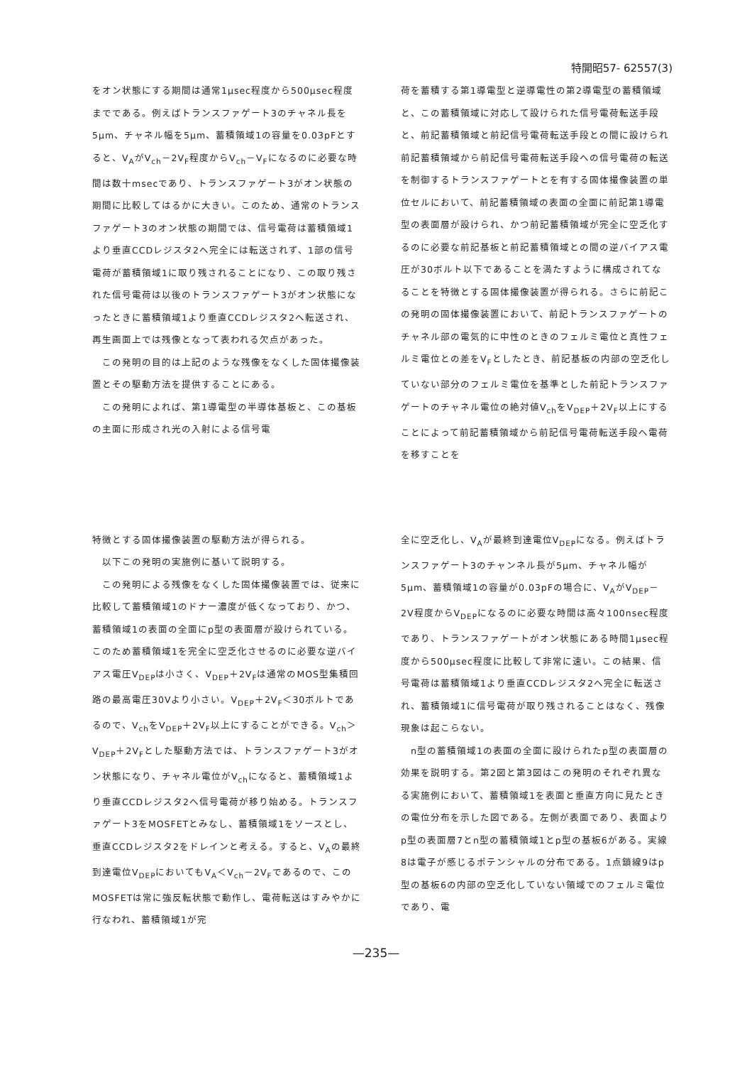特開昭57- 62557(3)
をオン状態にする期間は通常1μsec程度から500μsec程度までである。例えばトランスファゲート3のチャネル長を5μm、チャネル幅を5μm、蓄積領域1の容量を0.03pFとすると、V<sub>A</sub>がV<sub>ch</sub>－2V<sub>F</sub>程度からV<sub>ch</sub>－V<sub>F</sub>になるのに必要な時間は数十msecであり、トランスファゲート3がオン状態の期間に比較してはるかに大きい。このため、通常のトランスファゲート3のオン状態の期間では、信号電荷は蓄積領域1より垂直CCDレジスタ2へ完全には転送されず、1部の信号電荷が蓄積領域1に取り残されることになり、この取り残された信号電荷は以後のトランスファゲート3がオン状態になったときに蓄積領域1より垂直CCDレジスタ2へ転送され、再生画面上では残像となって表われる欠点があった。
　この発明の目的は上記のような残像をなくした固体撮像装置とその駆動方法を提供することにある。
　この発明によれば、第1導電型の半導体基板と、この基板の主面に形成され光の入射による信号電
荷を蓄積する第1導電型と逆導電性の第2導電型の蓄積領域と、この蓄積領域に対応して設けられた信号電荷転送手段と、前記蓄積領域と前記信号電荷転送手段との間に設けられ前記蓄積領域から前記信号電荷転送手段への信号電荷の転送を制御するトランスファゲートとを有する固体撮像装置の単位セルにおいて、前記蓄積領域の表面の全面に前記第1導電型の表面層が設けられ、かつ前記蓄積領域が完全に空乏化するのに必要な前記基板と前記蓄積領域との間の逆バイアス電圧が30ボルト以下であることを満たすように構成されてなることを特徴とする固体撮像装置が得られる。さらに前記この発明の固体撮像装置において、前記トランスファゲートのチャネル部の電気的に中性のときのフェルミ電位と真性フェルミ電位との差をV<sub>F</sub>としたとき、前記基板の内部の空乏化していない部分のフェルミ電位を基準とした前記トランスファゲートのチャネル電位の絶対値V<sub>ch</sub>をV<sub>DEP</sub>＋2V<sub>F</sub>以上にすることによって前記蓄積領域から前記信号電荷転送手段へ電荷を移すことを
特徴とする固体撮像装置の駆動方法が得られる。
　以下この発明の実施例に基いて説明する。
　この発明による残像をなくした固体撮像装置では、従来に比較して蓄積領域1のドナー濃度が低くなっており、かつ、蓄積領域1の表面の全面にp型の表面層が設けられている。このため蓄積領域1を完全に空乏化させるのに必要な逆バイアス電圧V<sub>DEP</sub>は小さく、V<sub>DEP</sub>＋2V<sub>F</sub>は通常のMOS型集積回路の最高電圧30Vより小さい。V<sub>DEP</sub>＋2V<sub>F</sub>＜30ボルトであるので、V<sub>ch</sub>をV<sub>DEP</sub>＋2V<sub>F</sub>以上にすることができる。V<sub>ch</sub>＞V<sub>DEP</sub>＋2V<sub>F</sub>とした駆動方法では、トランスファゲート3がオン状態になり、チャネル電位がV<sub>ch</sub>になると、蓄積領域1より垂直CCDレジスタ2へ信号電荷が移り始める。トランスファゲート3をMOSFETとみなし、蓄積領域1をソースとし、垂直CCDレジスタ2をドレインと考える。すると、V<sub>A</sub>の最終到達電位V<sub>DEP</sub>においてもV<sub>A</sub>＜V<sub>ch</sub>－2V<sub>F</sub>であるので、このMOSFETは常に強反転状態で動作し、電荷転送はすみやかに行なわれ、蓄積領域1が完
全に空乏化し、V<sub>A</sub>が最終到達電位V<sub>DEP</sub>になる。例えばトランスファゲート3のチャンネル長が5μm、チャネル幅が5μm、蓄積領域1の容量が0.03pFの場合に、V<sub>A</sub>がV<sub>DEP</sub>－2V程度からV<sub>DEP</sub>になるのに必要な時間は高々100nsec程度であり、トランスファゲートがオン状態にある時間1μsec程度から500μsec程度に比較して非常に速い。この結果、信号電荷は蓄積領域1より垂直CCDレジスタ2へ完全に転送され、蓄積領域1に信号電荷が取り残されることはなく、残像現象は起こらない。
　n型の蓄積領域1の表面の全面に設けられたp型の表面層の効果を説明する。第2図と第3図はこの発明のそれぞれ異なる実施例において、蓄積領域1を表面と垂直方向に見たときの電位分布を示した図である。左側が表面であり、表面よりp型の表面層7とn型の蓄積領域1とp型の基板6がある。実線8は電子が感じるポテンシャルの分布である。1点鎖線9はp型の基板6の内部の空乏化していない領域でのフェルミ電位であり、電
—235—